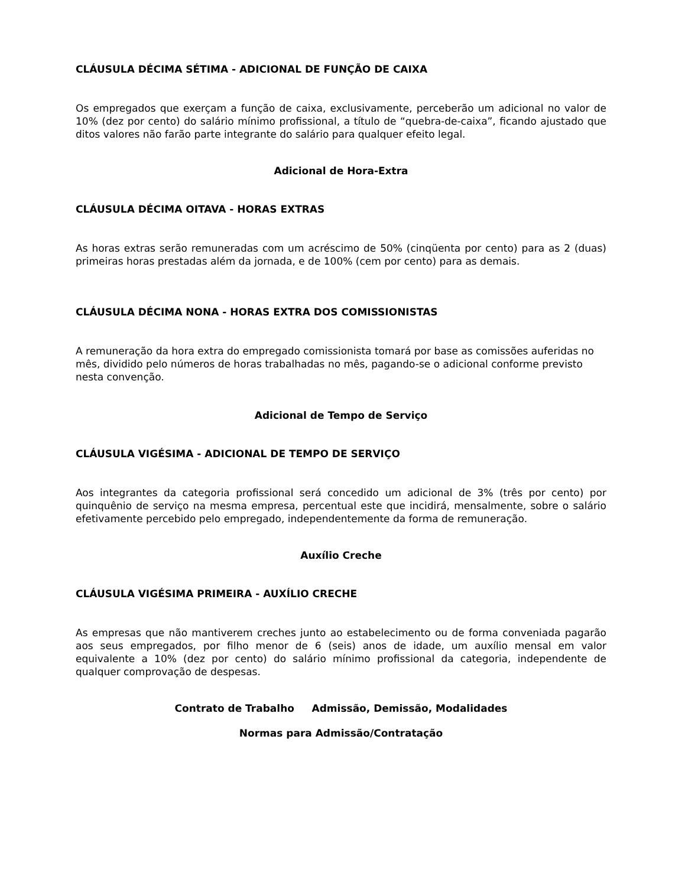CLÁUSULA DÉCIMA SÉTIMA - ADICIONAL DE FUNÇÃO DE CAIXA
Os empregados que exerçam a função de caixa, exclusivamente, perceberão um adicional no valor de 10% (dez por cento) do salário mínimo profissional, a título de “quebra-de-caixa”, ficando ajustado que ditos valores não farão parte integrante do salário para qualquer efeito legal.
Adicional de Hora-Extra
CLÁUSULA DÉCIMA OITAVA - HORAS EXTRAS
As horas extras serão remuneradas com um acréscimo de 50% (cinqüenta por cento) para as 2 (duas) primeiras horas prestadas além da jornada, e de 100% (cem por cento) para as demais.
CLÁUSULA DÉCIMA NONA - HORAS EXTRA DOS COMISSIONISTAS
A remuneração da hora extra do empregado comissionista tomará por base as comissões auferidas no mês, dividido pelo números de horas trabalhadas no mês, pagando-se o adicional conforme previsto nesta convenção.
Adicional de Tempo de Serviço
CLÁUSULA VIGÉSIMA - ADICIONAL DE TEMPO DE SERVIÇO
Aos integrantes da categoria profissional será concedido um adicional de 3% (três por cento) por quinquênio de serviço na mesma empresa, percentual este que incidirá, mensalmente, sobre o salário efetivamente percebido pelo empregado, independentemente da forma de remuneração.
Auxílio Creche
CLÁUSULA VIGÉSIMA PRIMEIRA - AUXÍLIO CRECHE
As empresas que não mantiverem creches junto ao estabelecimento ou de forma conveniada pagarão aos seus empregados, por filho menor de 6 (seis) anos de idade, um auxílio mensal em valor equivalente a 10% (dez por cento) do salário mínimo profissional da categoria, independente de qualquer comprovação de despesas.
Contrato de Trabalho Admissão, Demissão, Modalidades
Normas para Admissão/Contratação